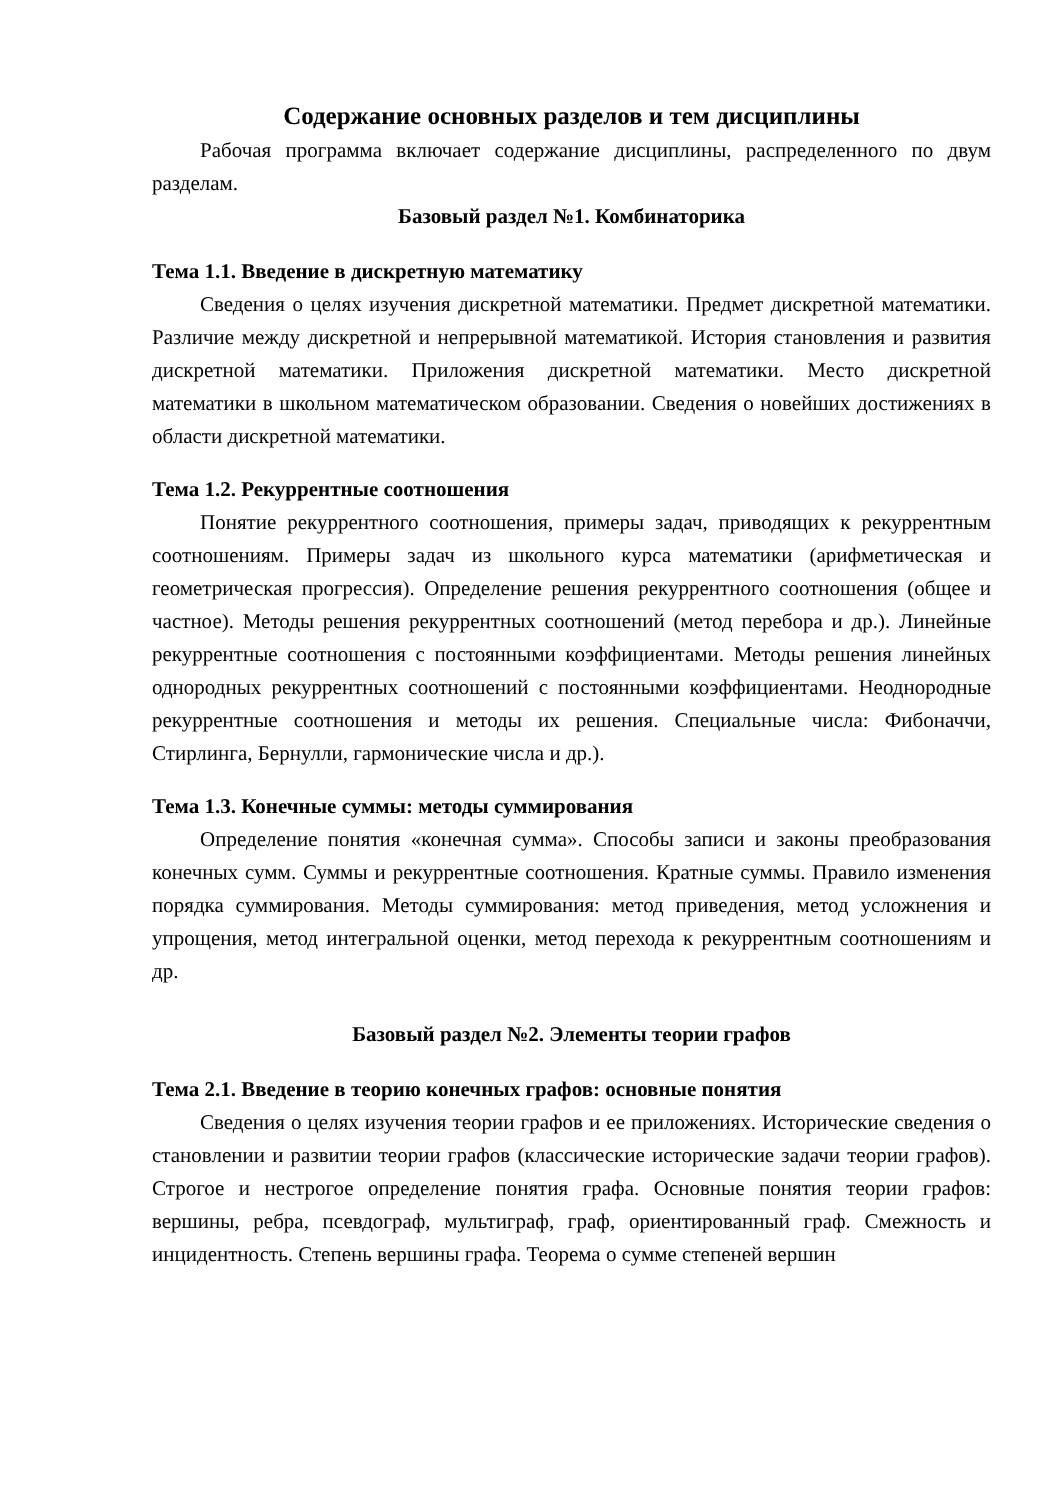Содержание основных разделов и тем дисциплины
Рабочая программа включает содержание дисциплины, распределенного по двум разделам.
Базовый раздел №1. Комбинаторика
Тема 1.1. Введение в дискретную математику
Сведения о целях изучения дискретной математики. Предмет дискретной математики. Различие между дискретной и непрерывной математикой. История становления и развития дискретной математики. Приложения дискретной математики. Место дискретной математики в школьном математическом образовании. Сведения о новейших достижениях в области дискретной математики.
Тема 1.2. Рекуррентные соотношения
Понятие рекуррентного соотношения, примеры задач, приводящих к рекуррентным соотношениям. Примеры задач из школьного курса математики (арифметическая и геометрическая прогрессия). Определение решения рекуррентного соотношения (общее и частное). Методы решения рекуррентных соотношений (метод перебора и др.). Линейные рекуррентные соотношения с постоянными коэффициентами. Методы решения линейных однородных рекуррентных соотношений с постоянными коэффициентами. Неоднородные рекуррентные соотношения и методы их решения. Специальные числа: Фибоначчи, Стирлинга, Бернулли, гармонические числа и др.).
Тема 1.3. Конечные суммы: методы суммирования
Определение понятия «конечная сумма». Способы записи и законы преобразования конечных сумм. Суммы и рекуррентные соотношения. Кратные суммы. Правило изменения порядка суммирования. Методы суммирования: метод приведения, метод усложнения и упрощения, метод интегральной оценки, метод перехода к рекуррентным соотношениям и др.
Базовый раздел №2. Элементы теории графов
Тема 2.1. Введение в теорию конечных графов: основные понятия
Сведения о целях изучения теории графов и ее приложениях. Исторические сведения о становлении и развитии теории графов (классические исторические задачи теории графов). Строгое и нестрогое определение понятия графа. Основные понятия теории графов: вершины, ребра, псевдограф, мультиграф, граф, ориентированный граф. Смежность и инцидентность. Степень вершины графа. Теорема о сумме степеней вершин